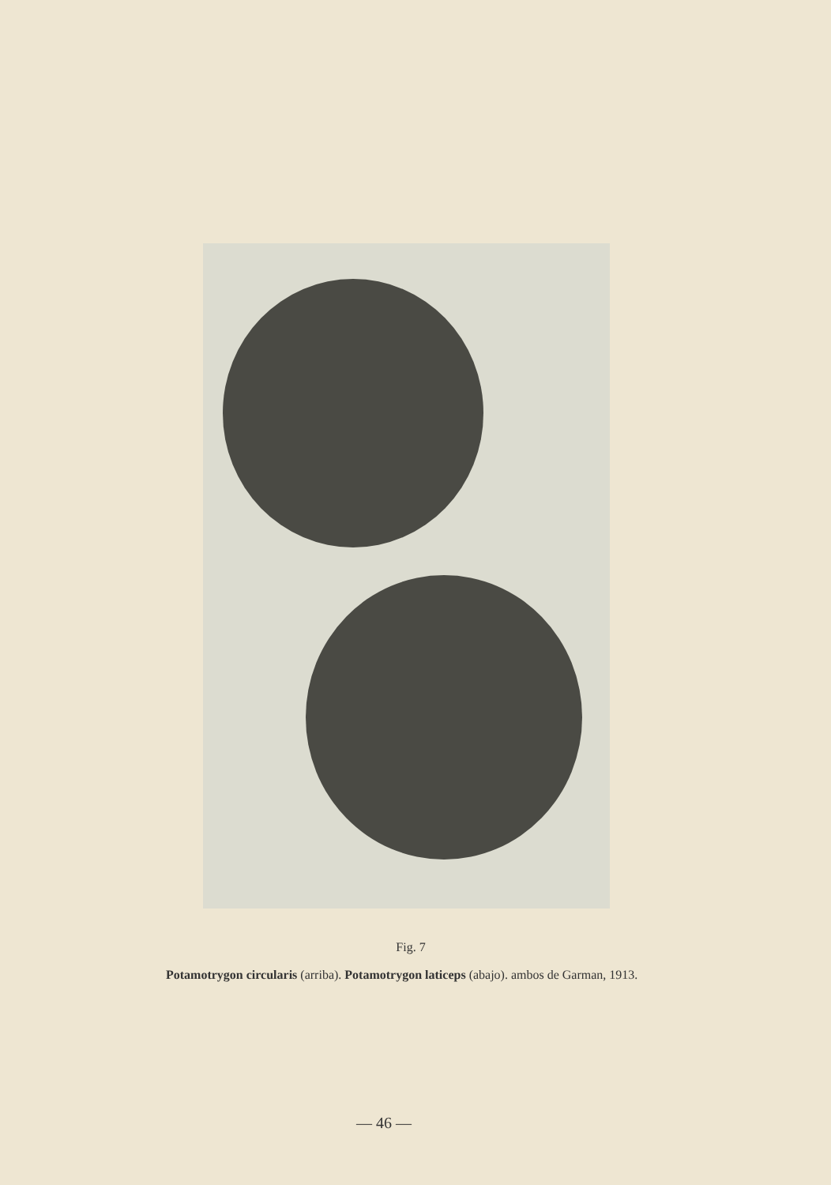Fig. 7
Potamotrygon circularis (arriba). Potamotrygon laticeps (abajo). ambos de Garman, 1913.
— 46 —